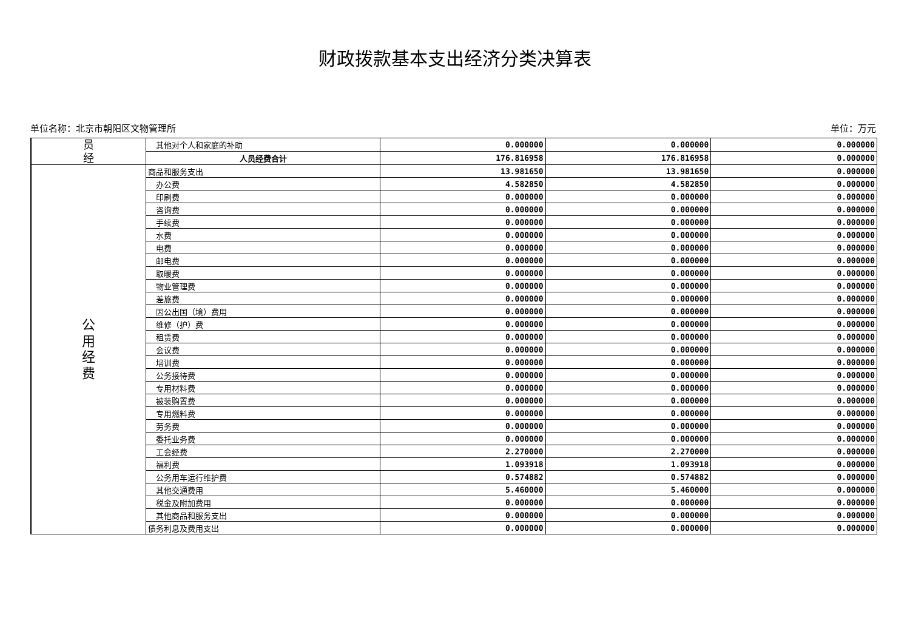财政拨款基本支出经济分类决算表
单位名称：北京市朝阳区文物管理所 单位：万元
| 员 经 | 其他对个人和家庭的补助 | 0.000000 | 0.000000 | 0.000000 |
| | 人员经费合计 | 176.816958 | 176.816958 | 0.000000 |
| 公 用 经 费 | 商品和服务支出 | 13.981650 | 13.981650 | 0.000000 |
| | 办公费 | 4.582850 | 4.582850 | 0.000000 |
| | 印刷费 | 0.000000 | 0.000000 | 0.000000 |
| | 咨询费 | 0.000000 | 0.000000 | 0.000000 |
| | 手续费 | 0.000000 | 0.000000 | 0.000000 |
| | 水费 | 0.000000 | 0.000000 | 0.000000 |
| | 电费 | 0.000000 | 0.000000 | 0.000000 |
| | 邮电费 | 0.000000 | 0.000000 | 0.000000 |
| | 取暖费 | 0.000000 | 0.000000 | 0.000000 |
| | 物业管理费 | 0.000000 | 0.000000 | 0.000000 |
| | 差旅费 | 0.000000 | 0.000000 | 0.000000 |
| | 因公出国（境）费用 | 0.000000 | 0.000000 | 0.000000 |
| | 维修（护）费 | 0.000000 | 0.000000 | 0.000000 |
| | 租赁费 | 0.000000 | 0.000000 | 0.000000 |
| | 会议费 | 0.000000 | 0.000000 | 0.000000 |
| | 培训费 | 0.000000 | 0.000000 | 0.000000 |
| | 公务接待费 | 0.000000 | 0.000000 | 0.000000 |
| | 专用材料费 | 0.000000 | 0.000000 | 0.000000 |
| | 被装购置费 | 0.000000 | 0.000000 | 0.000000 |
| | 专用燃料费 | 0.000000 | 0.000000 | 0.000000 |
| | 劳务费 | 0.000000 | 0.000000 | 0.000000 |
| | 委托业务费 | 0.000000 | 0.000000 | 0.000000 |
| | 工会经费 | 2.270000 | 2.270000 | 0.000000 |
| | 福利费 | 1.093918 | 1.093918 | 0.000000 |
| | 公务用车运行维护费 | 0.574882 | 0.574882 | 0.000000 |
| | 其他交通费用 | 5.460000 | 5.460000 | 0.000000 |
| | 税金及附加费用 | 0.000000 | 0.000000 | 0.000000 |
| | 其他商品和服务支出 | 0.000000 | 0.000000 | 0.000000 |
| | 债务利息及费用支出 | 0.000000 | 0.000000 | 0.000000 |